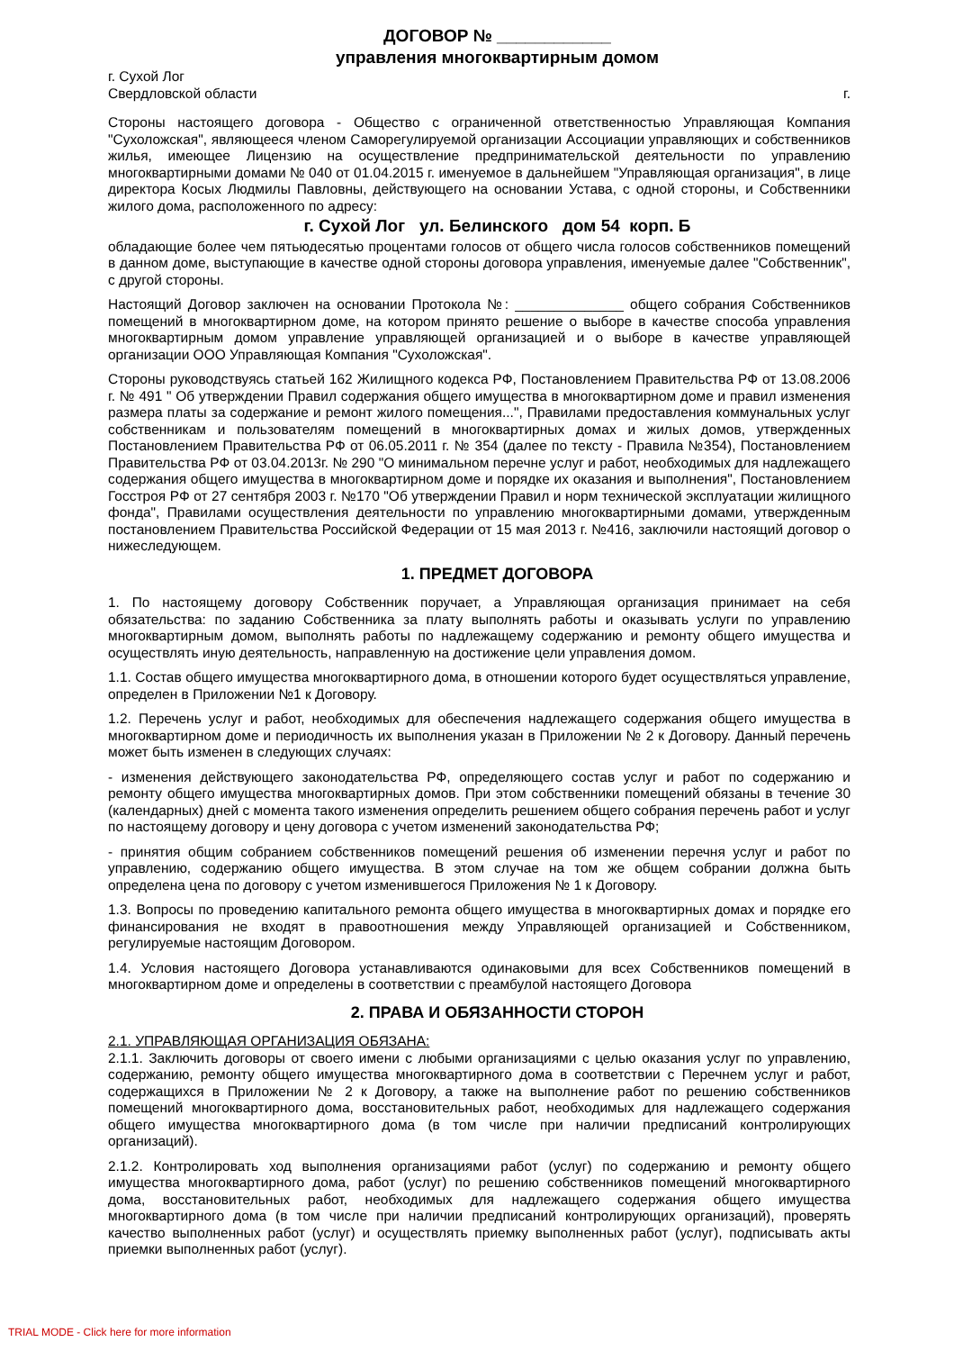ДОГОВОР № ____________
управления многоквартирным домом
г. Сухой Лог
Свердловской области г.
Стороны настоящего договора - Общество с ограниченной ответственностью Управляющая Компания "Сухоложская", являющееся членом Саморегулируемой организации Ассоциации управляющих и собственников жилья, имеющее Лицензию на осуществление предпринимательской деятельности по управлению многоквартирными домами № 040 от 01.04.2015 г. именуемое в дальнейшем "Управляющая организация", в лице директора Косых Людмилы Павловны, действующего на основании Устава, с одной стороны, и Собственники жилого дома, расположенного по адресу:
г. Сухой Лог ул. Белинского дом 54 корп. Б
обладающие более чем пятьюдесятью процентами голосов от общего числа голосов собственников помещений в данном доме, выступающие в качестве одной стороны договора управления, именуемые далее "Собственник", с другой стороны.
Настоящий Договор заключен на основании Протокола №: ______________ общего собрания Собственников помещений в многоквартирном доме, на котором принято решение о выборе в качестве способа управления многоквартирным домом управление управляющей организацией и о выборе в качестве управляющей организации ООО Управляющая Компания "Сухоложская".
Стороны руководствуясь статьей 162 Жилищного кодекса РФ, Постановлением Правительства РФ от 13.08.2006 г. № 491 " Об утверждении Правил содержания общего имущества в многоквартирном доме и правил изменения размера платы за содержание и ремонт жилого помещения...", Правилами предоставления коммунальных услуг собственникам и пользователям помещений в многоквартирных домах и жилых домов, утвержденных Постановлением Правительства РФ от 06.05.2011 г. № 354 (далее по тексту - Правила №354), Постановлением Правительства РФ от 03.04.2013г. № 290 "О минимальном перечне услуг и работ, необходимых для надлежащего содержания общего имущества в многоквартирном доме и порядке их оказания и выполнения", Постановлением Госстроя РФ от 27 сентября 2003 г. №170 "Об утверждении Правил и норм технической эксплуатации жилищного фонда", Правилами осуществления деятельности по управлению многоквартирными домами, утвержденным постановлением Правительства Российской Федерации от 15 мая 2013 г. №416, заключили настоящий договор о нижеследующем.
1. ПРЕДМЕТ ДОГОВОРА
1. По настоящему договору Собственник поручает, а Управляющая организация принимает на себя обязательства: по заданию Собственника за плату выполнять работы и оказывать услуги по управлению многоквартирным домом, выполнять работы по надлежащему содержанию и ремонту общего имущества и осуществлять иную деятельность, направленную на достижение цели управления домом.
1.1. Состав общего имущества многоквартирного дома, в отношении которого будет осуществляться управление, определен в Приложении №1 к Договору.
1.2. Перечень услуг и работ, необходимых для обеспечения надлежащего содержания общего имущества в многоквартирном доме и периодичность их выполнения указан в Приложении № 2 к Договору. Данный перечень может быть изменен в следующих случаях:
- изменения действующего законодательства РФ, определяющего состав услуг и работ по содержанию и ремонту общего имущества многоквартирных домов. При этом собственники помещений обязаны в течение 30 (календарных) дней с момента такого изменения определить решением общего собрания перечень работ и услуг по настоящему договору и цену договора с учетом изменений законодательства РФ;
- принятия общим собранием собственников помещений решения об изменении перечня услуг и работ по управлению, содержанию общего имущества. В этом случае на том же общем собрании должна быть определена цена по договору с учетом изменившегося Приложения № 1 к Договору.
1.3. Вопросы по проведению капитального ремонта общего имущества в многоквартирных домах и порядке его финансирования не входят в правоотношения между Управляющей организацией и Собственником, регулируемые настоящим Договором.
1.4. Условия настоящего Договора устанавливаются одинаковыми для всех Собственников помещений в многоквартирном доме и определены в соответствии с преамбулой настоящего Договора
2. ПРАВА И ОБЯЗАННОСТИ СТОРОН
2.1. УПРАВЛЯЮЩАЯ ОРГАНИЗАЦИЯ ОБЯЗАНА:
2.1.1. Заключить договоры от своего имени с любыми организациями с целью оказания услуг по управлению, содержанию, ремонту общего имущества многоквартирного дома в соответствии с Перечнем услуг и работ, содержащихся в Приложении № 2 к Договору, а также на выполнение работ по решению собственников помещений многоквартирного дома, восстановительных работ, необходимых для надлежащего содержания общего имущества многоквартирного дома (в том числе при наличии предписаний контролирующих организаций).
2.1.2. Контролировать ход выполнения организациями работ (услуг) по содержанию и ремонту общего имущества многоквартирного дома, работ (услуг) по решению собственников помещений многоквартирного дома, восстановительных работ, необходимых для надлежащего содержания общего имущества многоквартирного дома (в том числе при наличии предписаний контролирующих организаций), проверять качество выполненных работ (услуг) и осуществлять приемку выполненных работ (услуг), подписывать акты приемки выполненных работ (услуг).
TRIAL MODE - Click here for more information